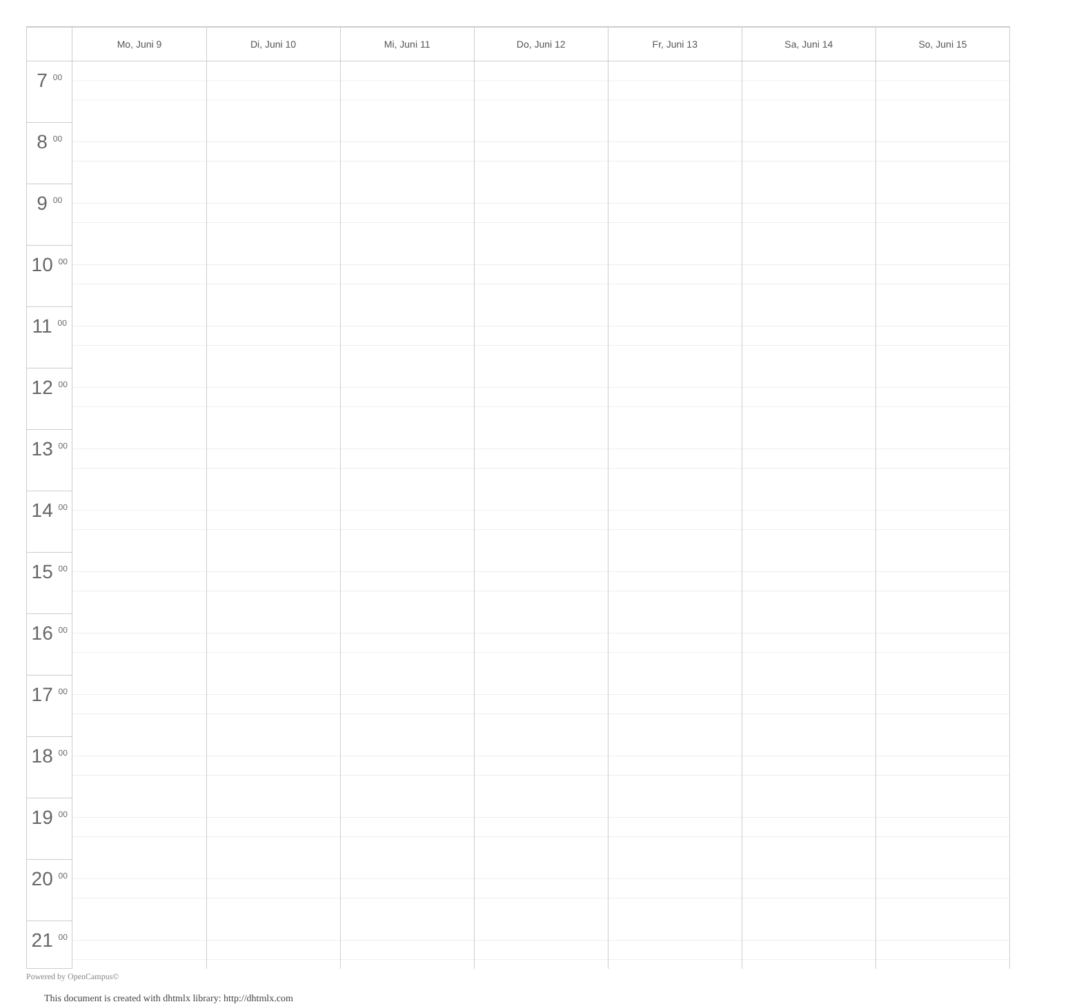| | Mo, Juni 9 | Di, Juni 10 | Mi, Juni 11 | Do, Juni 12 | Fr, Juni 13 | Sa, Juni 14 | So, Juni 15 |
| --- | --- | --- | --- | --- | --- | --- | --- |
| 7 <sup>00</sup> | | | | | | | |
| 8 <sup>00</sup> | | | | | | | |
| 9 <sup>00</sup> | | | | | | | |
| 10 <sup>00</sup> | | | | | | | |
| 11 <sup>00</sup> | | | | | | | |
| 12 <sup>00</sup> | | | | | | | |
| 13 <sup>00</sup> | | | | | | | |
| 14 <sup>00</sup> | | | | | | | |
| 15 <sup>00</sup> | | | | | | | |
| 16 <sup>00</sup> | | | | | | | |
| 17 <sup>00</sup> | | | | | | | |
| 18 <sup>00</sup> | | | | | | | |
| 19 <sup>00</sup> | | | | | | | |
| 20 <sup>00</sup> | | | | | | | |
| 21 <sup>00</sup> | | | | | | | |
Powered by OpenCampus©
This document is created with dhtmlx library: http://dhtmlx.com